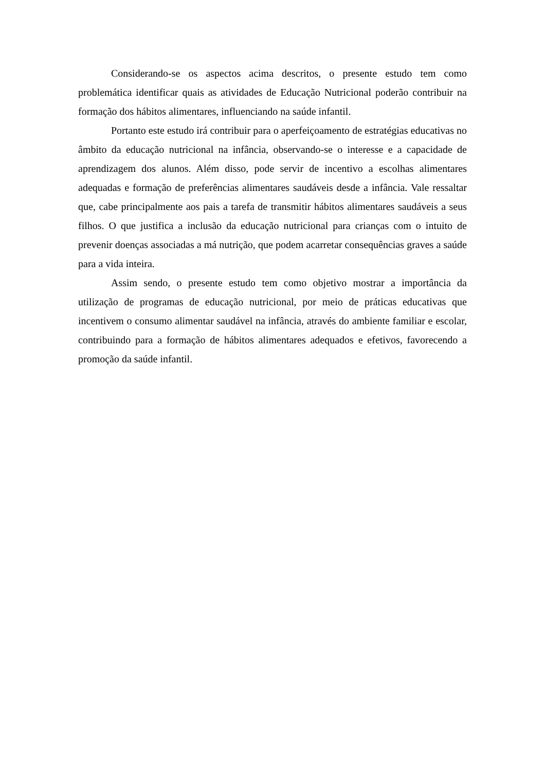Considerando-se os aspectos acima descritos, o presente estudo tem como problemática identificar quais as atividades de Educação Nutricional poderão contribuir na formação dos hábitos alimentares, influenciando na saúde infantil.
Portanto este estudo irá contribuir para o aperfeiçoamento de estratégias educativas no âmbito da educação nutricional na infância, observando-se o interesse e a capacidade de aprendizagem dos alunos. Além disso, pode servir de incentivo a escolhas alimentares adequadas e formação de preferências alimentares saudáveis desde a infância. Vale ressaltar que, cabe principalmente aos pais a tarefa de transmitir hábitos alimentares saudáveis a seus filhos. O que justifica a inclusão da educação nutricional para crianças com o intuito de prevenir doenças associadas a má nutrição, que podem acarretar consequências graves a saúde para a vida inteira.
Assim sendo, o presente estudo tem como objetivo mostrar a importância da utilização de programas de educação nutricional, por meio de práticas educativas que incentivem o consumo alimentar saudável na infância, através do ambiente familiar e escolar, contribuindo para a formação de hábitos alimentares adequados e efetivos, favorecendo a promoção da saúde infantil.